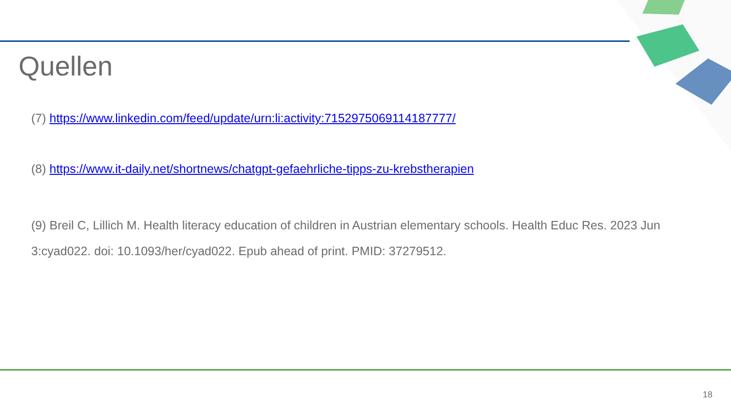Quellen
(7) https://www.linkedin.com/feed/update/urn:li:activity:7152975069114187777/
(8) https://www.it-daily.net/shortnews/chatgpt-gefaehrliche-tipps-zu-krebstherapien
(9) Breil C, Lillich M. Health literacy education of children in Austrian elementary schools. Health Educ Res. 2023 Jun 3:cyad022. doi: 10.1093/her/cyad022. Epub ahead of print. PMID: 37279512.
18